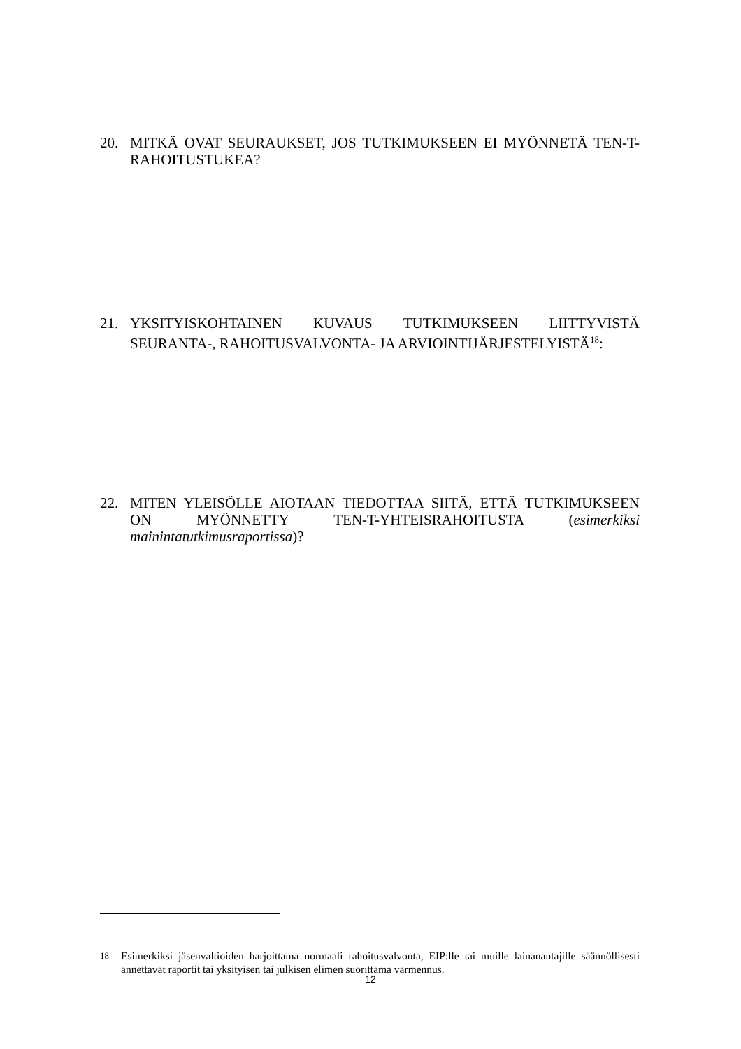20. MITKÄ OVAT SEURAUKSET, JOS TUTKIMUKSEEN EI MYÖNNETÄ TEN-T-RAHOITUSTUKEA?
21. YKSITYISKOHTAINEN KUVAUS TUTKIMUKSEEN LIITTYVISTÄ SEURANTA-, RAHOITUSVALVONTA- JA ARVIOINTIJÄRJESTELYISTÄ<sup>18</sup>:
22. MITEN YLEISÖLLE AIOTAAN TIEDOTTAA SIITÄ, ETTÄ TUTKIMUKSEEN ON MYÖNNETTY TEN-T-YHTEISRAHOITUSTA (esimerkiksi mainintatutkimusraportissa)?
<sup>18</sup> Esimerkiksi jäsenvaltioiden harjoittama normaali rahoitusvalvonta, EIP:lle tai muille lainanantajille säännöllisesti annettavat raportit tai yksityisen tai julkisen elimen suorittama varmennus.
12